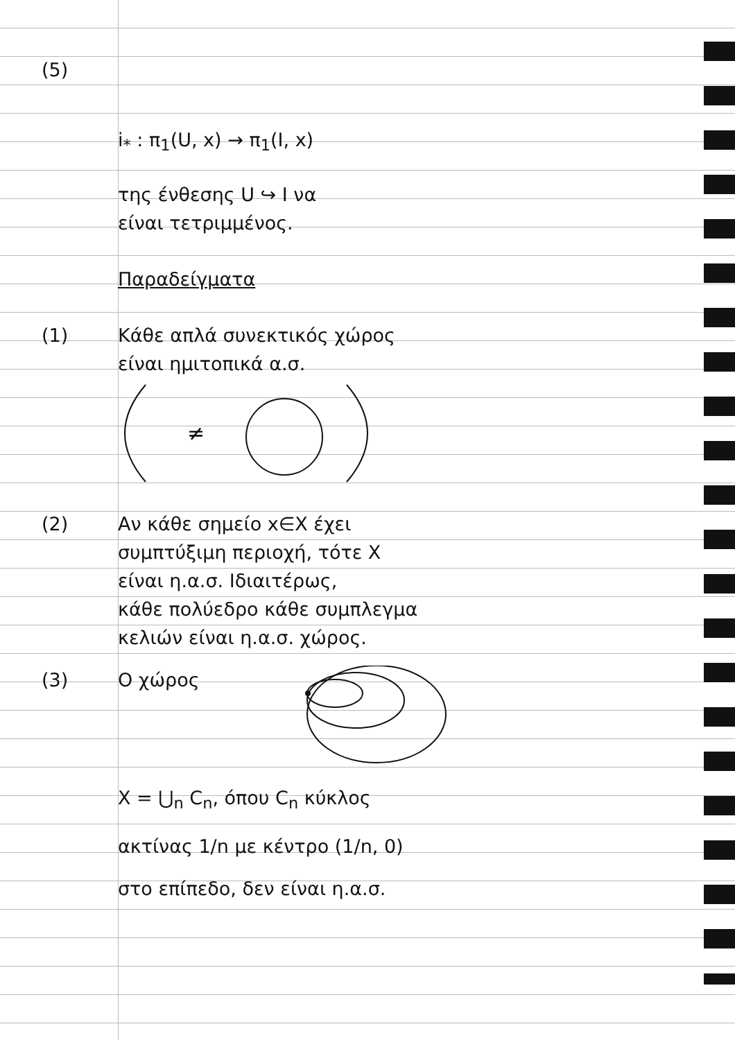(5)
i<sub>*</sub> : π<sub>1</sub>(U, x) → π<sub>1</sub>(I, x)
της ένθεσης U ↪ I να
είναι τετριμμένος.
Παραδείγματα
(1) Κάθε απλά συνεκτικός χώρος
είναι ημιτοπικά α.σ.
≠
(2) Αν κάθε σημείο x∈X έχει
συμπτύξιμη περιοχή, τότε X
είναι η.α.σ. Ιδιαιτέρως,
κάθε πολύεδρο κάθε συμπλεγμα
κελιών είναι η.α.σ. χώρος.
(3) Ο χώρος
X = ⋃<sub>n</sub> C<sub>n</sub>, όπου C<sub>n</sub> κύκλος
ακτίνας 1/n με κέντρο (1/n, 0)
στο επίπεδο, δεν είναι η.α.σ.